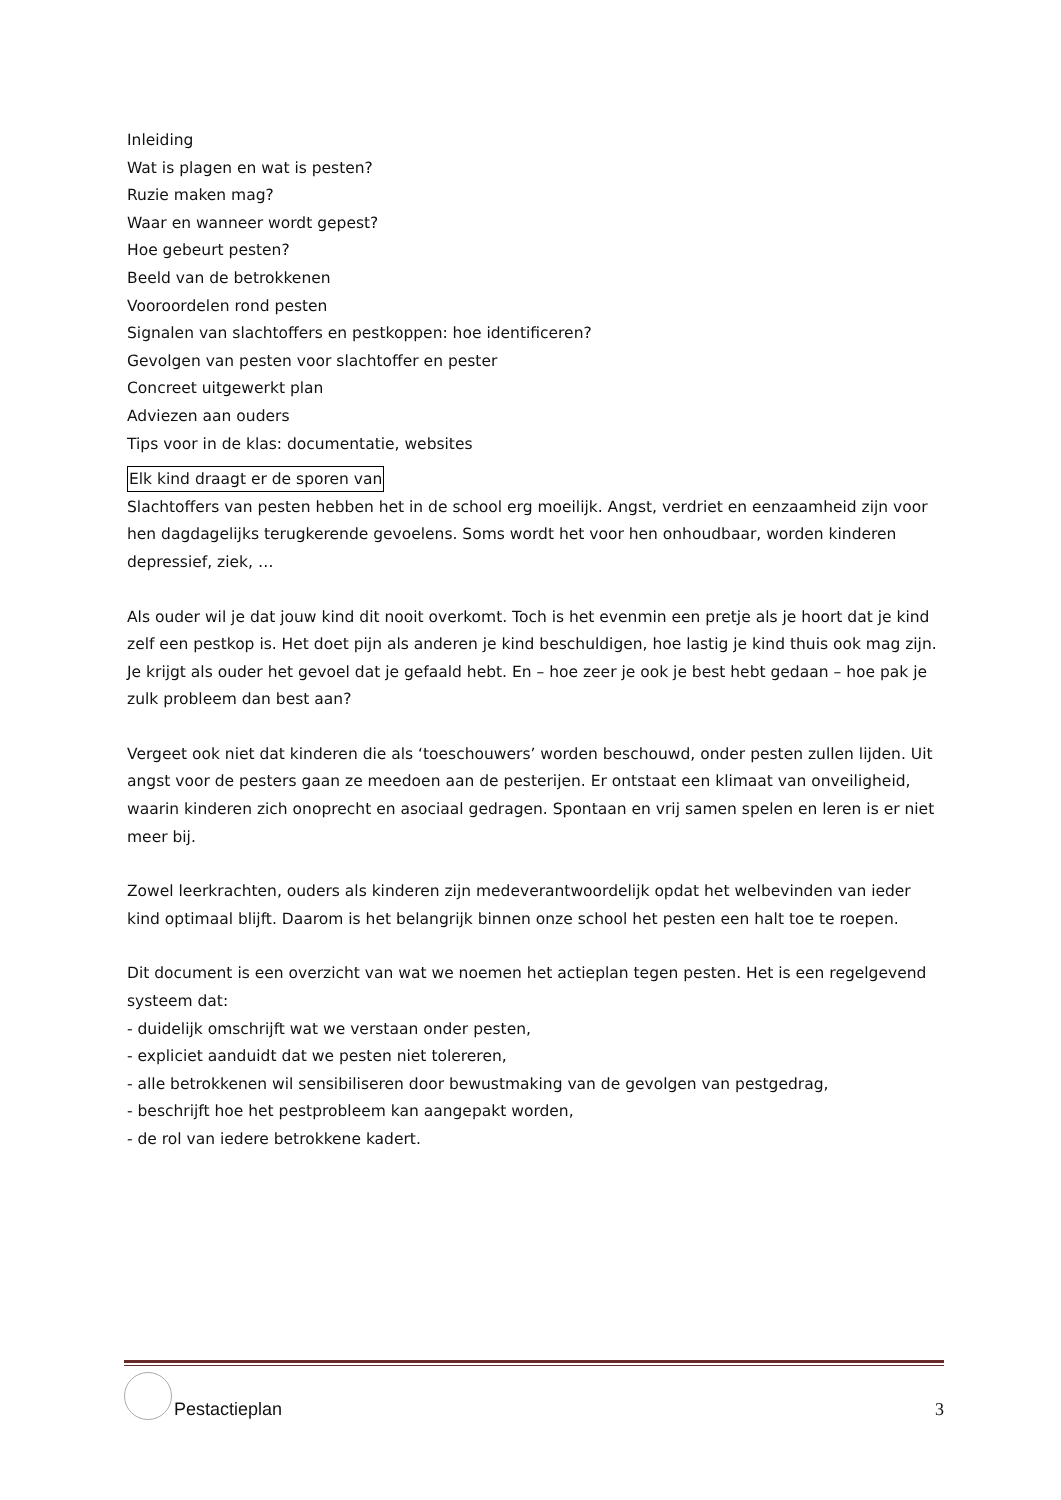Inleiding
Wat is plagen en wat is pesten?
Ruzie maken mag?
Waar en wanneer wordt gepest?
Hoe gebeurt pesten?
Beeld van de betrokkenen
Vooroordelen rond pesten
Signalen van slachtoffers en pestkoppen: hoe identificeren?
Gevolgen van pesten voor slachtoffer en pester
Concreet uitgewerkt plan
Adviezen aan ouders
Tips voor in de klas: documentatie, websites
Elk kind draagt er de sporen van
Slachtoffers van pesten hebben het in de school erg moeilijk. Angst, verdriet en eenzaamheid zijn voor hen dagdagelijks terugkerende gevoelens. Soms wordt het voor hen onhoudbaar, worden kinderen depressief, ziek, …
Als ouder wil je dat jouw kind dit nooit overkomt. Toch is het evenmin een pretje als je hoort dat je kind zelf een pestkop is. Het doet pijn als anderen je kind beschuldigen, hoe lastig je kind thuis ook mag zijn. Je krijgt als ouder het gevoel dat je gefaald hebt. En – hoe zeer je ook je best hebt gedaan – hoe pak je zulk probleem dan best aan?
Vergeet ook niet dat kinderen die als ‘toeschouwers’ worden beschouwd, onder pesten zullen lijden. Uit angst voor de pesters gaan ze meedoen aan de pesterijen. Er ontstaat een klimaat van onveiligheid, waarin kinderen zich onoprecht en asociaal gedragen. Spontaan en vrij samen spelen en leren is er niet meer bij.
Zowel leerkrachten, ouders als kinderen zijn medeverantwoordelijk opdat het welbevinden van ieder kind optimaal blijft. Daarom is het belangrijk binnen onze school het pesten een halt toe te roepen.
Dit document is een overzicht van wat we noemen het actieplan tegen pesten. Het is een regelgevend systeem dat:
- duidelijk omschrijft wat we verstaan onder pesten,
- expliciet aanduidt dat we pesten niet tolereren,
- alle betrokkenen wil sensibiliseren door bewustmaking van de gevolgen van pestgedrag,
- beschrijft hoe het pestprobleem kan aangepakt worden,
- de rol van iedere betrokkene kadert.
Pestactieplan
3